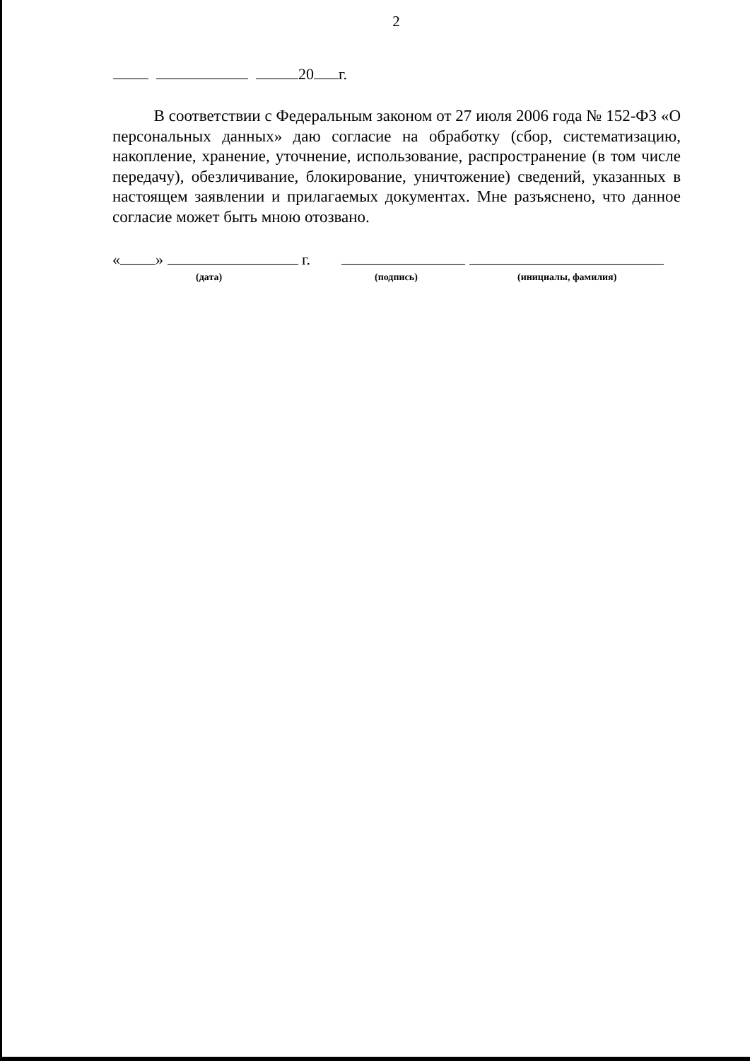2
20 г.
В соответствии с Федеральным законом от 27 июля 2006 года № 152-ФЗ «О персональных данных» даю согласие на обработку (сбор, систематизацию, накопление, хранение, уточнение, использование, распространение (в том числе передачу), обезличивание, блокирование, уничтожение) сведений, указанных в настоящем заявлении и прилагаемых документах. Мне разъяснено, что данное согласие может быть мною отозвано.
« » г.
(дата) (подпись) (инициалы, фамилия)